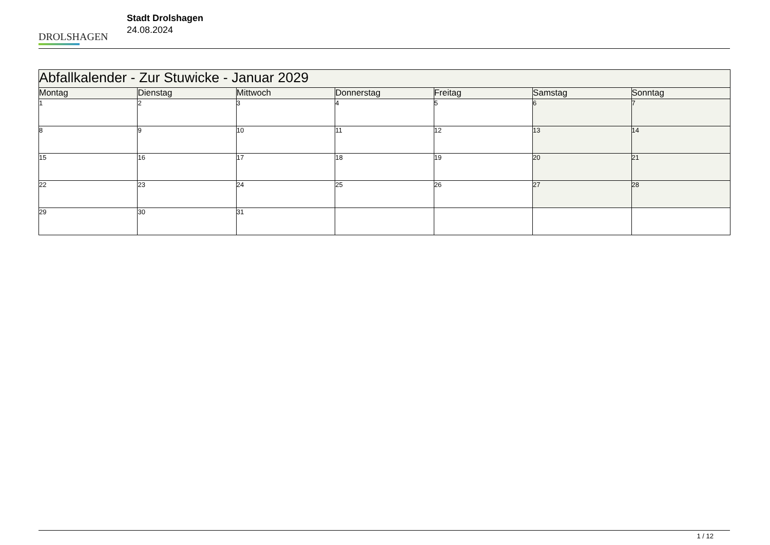DROLSHAGEN
Stadt Drolshagen
24.08.2024
| Abfallkalender - Zur Stuwicke - Januar 2029 | | | | | | |
| --- | --- | --- | --- | --- | --- | --- |
| Montag | Dienstag | Mittwoch | Donnerstag | Freitag | Samstag | Sonntag |
| 1 | 2 | 3 | 4 | 5 | 6 | 7 |
| 8 | 9 | 10 | 11 | 12 | 13 | 14 |
| 15 | 16 | 17 | 18 | 19 | 20 | 21 |
| 22 | 23 | 24 | 25 | 26 | 27 | 28 |
| 29 | 30 | 31 | | | | |
1 / 12